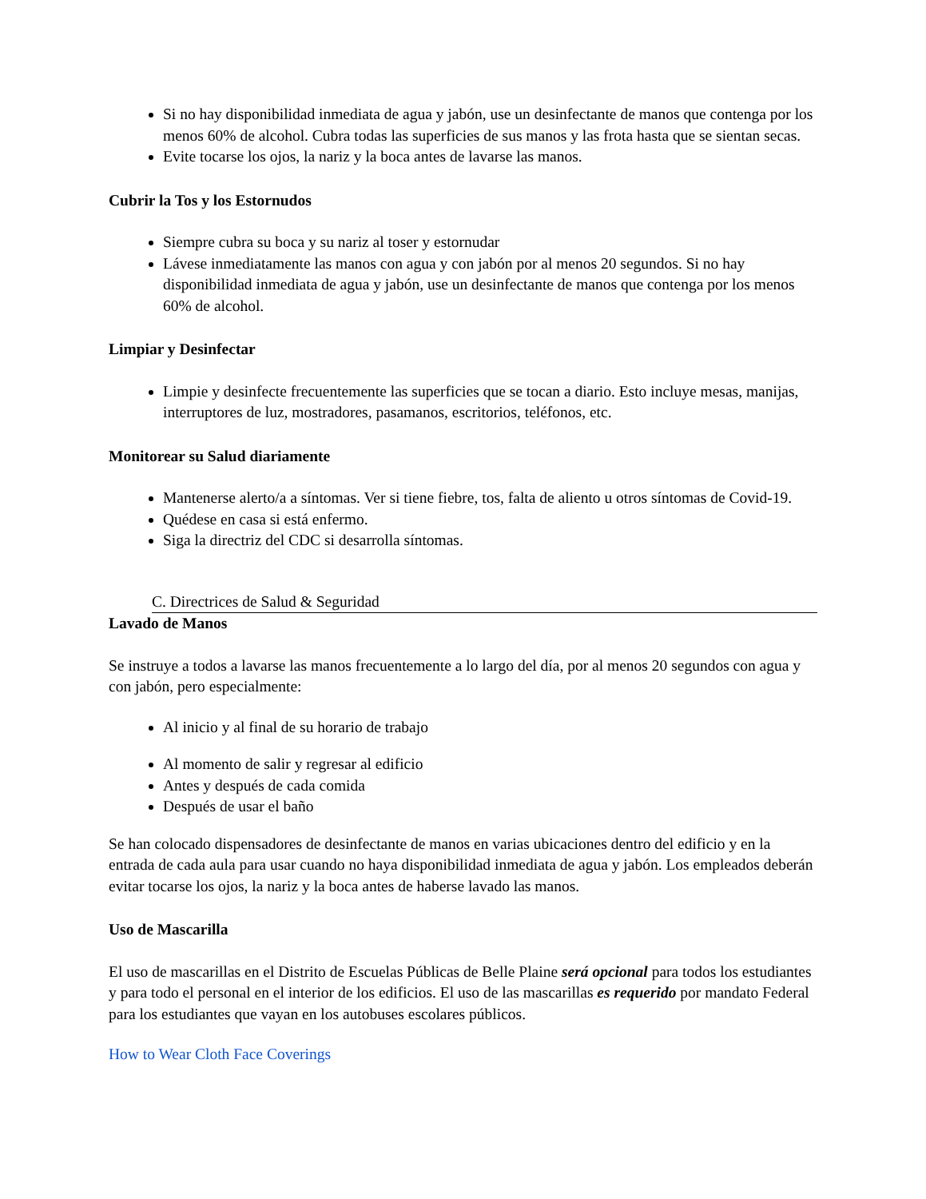Si no hay disponibilidad inmediata de agua y jabón, use un desinfectante de manos que contenga por los menos 60% de alcohol. Cubra todas las superficies de sus manos y las frota hasta que se sientan secas.
Evite tocarse los ojos, la nariz y la boca antes de lavarse las manos.
Cubrir la Tos y los Estornudos
Siempre cubra su boca y su nariz al toser y estornudar
Lávese inmediatamente las manos con agua y con jabón por al menos 20 segundos. Si no hay disponibilidad inmediata de agua y jabón, use un desinfectante de manos que contenga por los menos 60% de alcohol.
Limpiar y Desinfectar
Limpie y desinfecte frecuentemente las superficies que se tocan a diario. Esto incluye mesas, manijas, interruptores de luz, mostradores, pasamanos, escritorios, teléfonos, etc.
Monitorear su Salud diariamente
Mantenerse alerto/a a síntomas. Ver si tiene fiebre, tos, falta de aliento u otros síntomas de Covid-19.
Quédese en casa si está enfermo.
Siga la directriz del CDC si desarrolla síntomas.
C. Directrices de Salud & Seguridad
Lavado de Manos
Se instruye a todos a lavarse las manos frecuentemente a lo largo del día, por al menos 20 segundos con agua y con jabón, pero especialmente:
Al inicio y al final de su horario de trabajo
Al momento de salir y regresar al edificio
Antes y después de cada comida
Después de usar el baño
Se han colocado dispensadores de desinfectante de manos en varias ubicaciones dentro del edificio y en la entrada de cada aula para usar cuando no haya disponibilidad inmediata de agua y jabón. Los empleados deberán evitar tocarse los ojos, la nariz y la boca antes de haberse lavado las manos.
Uso de Mascarilla
El uso de mascarillas en el Distrito de Escuelas Públicas de Belle Plaine será opcional para todos los estudiantes y para todo el personal en el interior de los edificios. El uso de las mascarillas es requerido por mandato Federal para los estudiantes que vayan en los autobuses escolares públicos.
How to Wear Cloth Face Coverings